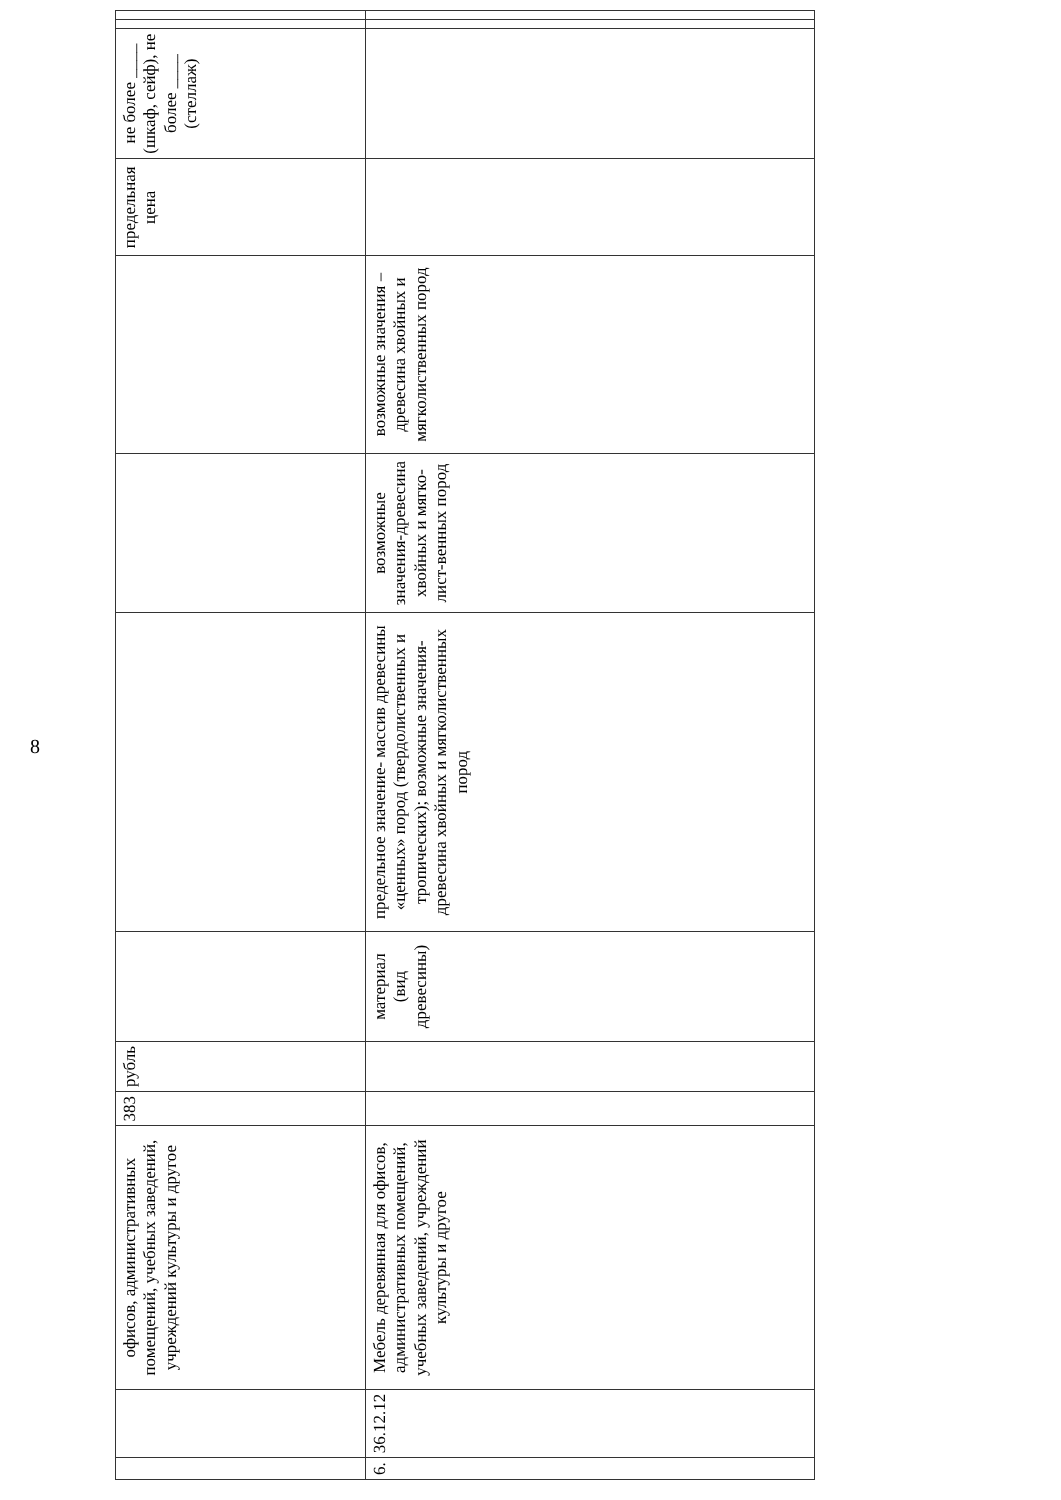8
| | | офисов, административных помещений, учебных заведений, учреждений культуры и другое | 383 | рубль | | | | | предельная цена | не более ____ (шкаф, сейф), не более ____ (стеллаж) | | |
| 6. | 36.12.12 | Мебель деревянная для офисов, административных помещений, учебных заведений, учреждений культуры и другое | | | материал (вид древесины) | предельное значение- массив древесины «ценных» пород (твердолиственных и тропических); возможные значения-древесина хвойных и мягколиственных пород | возможные значения-древесина хвойных и мягко-лист-венных пород | возможные значения – древесина хвойных и мягколиственных пород | | | | |